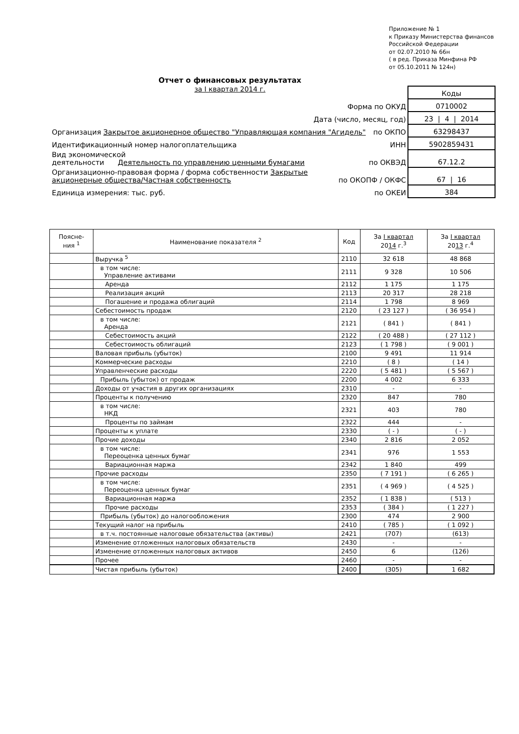Приложение № 1
к Приказу Министерства финансов
Российской Федерации
от 02.07.2010 № 66н
( в ред. Приказа Минфина РФ
от 05.10.2011 № 124н)
Отчет о финансовых результатах
за I квартал 2014 г.
| | Коды |
| Форма по ОКУД | 0710002 |
| Дата (число, месяц, год) | 23 / 4 / 2014 |
| Организация Закрытое акционерное общество "Управляющая компания "Агидель" по ОКПО | 63298437 |
| Идентификационный номер налогоплательщика ИНН | 5902859431 |
| Вид экономической деятельности Деятельность по управлению ценными бумагами по ОКВЭД | 67.12.2 |
| Организационно-правовая форма / форма собственности Закрытые акционерные общества/Частная собственность по ОКОПФ / ОКФС | 67 / 16 |
| Единица измерения: тыс. руб. по ОКЕИ | 384 |
| Поясне- ния <sup>1</sup> | Наименование показателя <sup>2</sup> | Код | За I квартал 20 14 г.<sup>3</sup> | За I квартал 20 13 г.<sup>4</sup> |
| --- | --- | --- | --- | --- |
| | Выручка <sup>5</sup> | 2110 | 32 618 | 48 868 |
| | в том числе: Управление активами | 2111 | 9 328 | 10 506 |
| | Аренда | 2112 | 1 175 | 1 175 |
| | Реализация акций | 2113 | 20 317 | 28 218 |
| | Погашение и продажа облигаций | 2114 | 1 798 | 8 969 |
| | Себестоимость продаж | 2120 | ( 23 127 ) | ( 36 954 ) |
| | в том числе: Аренда | 2121 | ( 841 ) | ( 841 ) |
| | Себестоимость акций | 2122 | ( 20 488 ) | ( 27 112 ) |
| | Себестоимость облигаций | 2123 | ( 1 798 ) | ( 9 001 ) |
| | Валовая прибыль (убыток) | 2100 | 9 491 | 11 914 |
| | Коммерческие расходы | 2210 | ( 8 ) | ( 14 ) |
| | Управленческие расходы | 2220 | ( 5 481 ) | ( 5 567 ) |
| | Прибыль (убыток) от продаж | 2200 | 4 002 | 6 333 |
| | Доходы от участия в других организациях | 2310 | - | - |
| | Проценты к получению | 2320 | 847 | 780 |
| | в том числе: НКД | 2321 | 403 | 780 |
| | Проценты по займам | 2322 | 444 | - |
| | Проценты к уплате | 2330 | ( - ) | ( - ) |
| | Прочие доходы | 2340 | 2 816 | 2 052 |
| | в том числе: Переоценка ценных бумаг | 2341 | 976 | 1 553 |
| | Вариационная маржа | 2342 | 1 840 | 499 |
| | Прочие расходы | 2350 | ( 7 191 ) | ( 6 265 ) |
| | в том числе: Переоценка ценных бумаг | 2351 | ( 4 969 ) | ( 4 525 ) |
| | Вариационная маржа | 2352 | ( 1 838 ) | ( 513 ) |
| | Прочие расходы | 2353 | ( 384 ) | ( 1 227 ) |
| | Прибыль (убыток) до налогообложения | 2300 | 474 | 2 900 |
| | Текущий налог на прибыль | 2410 | ( 785 ) | ( 1 092 ) |
| | в т.ч. постоянные налоговые обязательства (активы) | 2421 | (707) | (613) |
| | Изменение отложенных налоговых обязательств | 2430 | - | - |
| | Изменение отложенных налоговых активов | 2450 | 6 | (126) |
| | Прочее | 2460 | - | - |
| | Чистая прибыль (убыток) | 2400 | (305) | 1 682 |